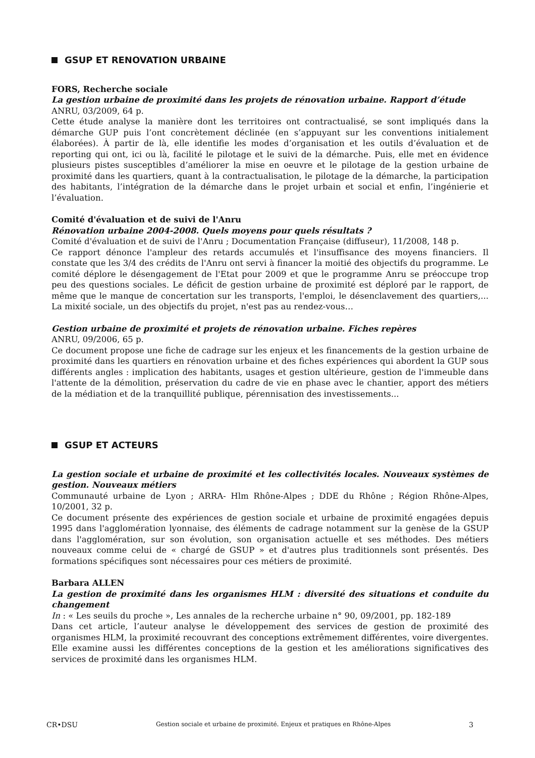GSUP ET RENOVATION URBAINE
FORS, Recherche sociale
La gestion urbaine de proximité dans les projets de rénovation urbaine. Rapport d’étude
ANRU, 03/2009, 64 p.
Cette étude analyse la manière dont les territoires ont contractualisé, se sont impliqués dans la démarche GUP puis l’ont concrètement déclinée (en s’appuyant sur les conventions initialement élaborées). À partir de là, elle identifie les modes d’organisation et les outils d’évaluation et de reporting qui ont, ici ou là, facilité le pilotage et le suivi de la démarche. Puis, elle met en évidence plusieurs pistes susceptibles d’améliorer la mise en oeuvre et le pilotage de la gestion urbaine de proximité dans les quartiers, quant à la contractualisation, le pilotage de la démarche, la participation des habitants, l’intégration de la démarche dans le projet urbain et social et enfin, l’ingénierie et l’évaluation.
Comité d'évaluation et de suivi de l'Anru
Rénovation urbaine 2004-2008. Quels moyens pour quels résultats ?
Comité d'évaluation et de suivi de l'Anru ; Documentation Française (diffuseur), 11/2008, 148 p.
Ce rapport dénonce l'ampleur des retards accumulés et l'insuffisance des moyens financiers. Il constate que les 3/4 des crédits de l'Anru ont servi à financer la moitié des objectifs du programme. Le comité déplore le désengagement de l'Etat pour 2009 et que le programme Anru se préoccupe trop peu des questions sociales. Le déficit de gestion urbaine de proximité est déploré par le rapport, de même que le manque de concertation sur les transports, l'emploi, le désenclavement des quartiers,... La mixité sociale, un des objectifs du projet, n'est pas au rendez-vous…
Gestion urbaine de proximité et projets de rénovation urbaine. Fiches repères
ANRU, 09/2006, 65 p.
Ce document propose une fiche de cadrage sur les enjeux et les financements de la gestion urbaine de proximité dans les quartiers en rénovation urbaine et des fiches expériences qui abordent la GUP sous différents angles : implication des habitants, usages et gestion ultérieure, gestion de l'immeuble dans l'attente de la démolition, préservation du cadre de vie en phase avec le chantier, apport des métiers de la médiation et de la tranquillité publique, pérennisation des investissements...
GSUP ET ACTEURS
La gestion sociale et urbaine de proximité et les collectivités locales. Nouveaux systèmes de gestion. Nouveaux métiers
Communauté urbaine de Lyon ; ARRA- Hlm Rhône-Alpes ; DDE du Rhône ; Région Rhône-Alpes, 10/2001, 32 p.
Ce document présente des expériences de gestion sociale et urbaine de proximité engagées depuis 1995 dans l'agglomération lyonnaise, des éléments de cadrage notamment sur la genèse de la GSUP dans l'agglomération, sur son évolution, son organisation actuelle et ses méthodes. Des métiers nouveaux comme celui de « chargé de GSUP » et d'autres plus traditionnels sont présentés. Des formations spécifiques sont nécessaires pour ces métiers de proximité.
Barbara ALLEN
La gestion de proximité dans les organismes HLM : diversité des situations et conduite du changement
In : « Les seuils du proche », Les annales de la recherche urbaine n° 90, 09/2001, pp. 182-189
Dans cet article, l’auteur analyse le développement des services de gestion de proximité des organismes HLM, la proximité recouvrant des conceptions extrêmement différentes, voire divergentes. Elle examine aussi les différentes conceptions de la gestion et les améliorations significatives des services de proximité dans les organismes HLM.
CR•DSU Gestion sociale et urbaine de proximité. Enjeux et pratiques en Rhône-Alpes 3